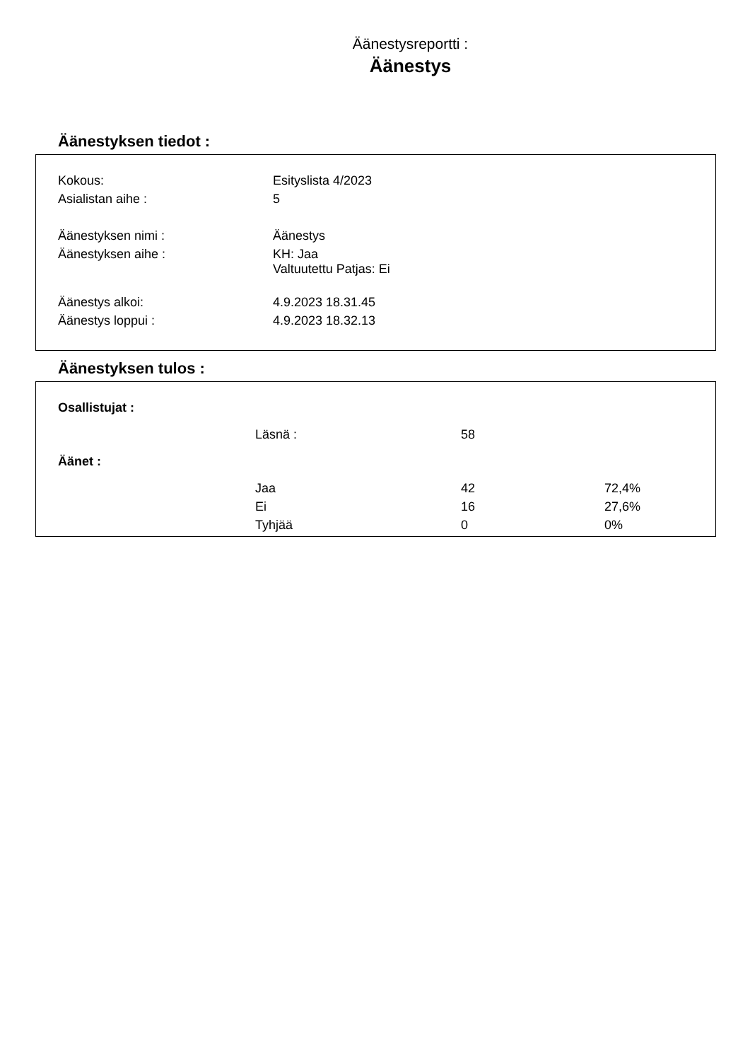Äänestysreportti :
Äänestys
Äänestyksen tiedot :
| Kokous: | Esityslista 4/2023 |
| Asialistan aihe : | 5 |
| Äänestyksen nimi : | Äänestys |
| Äänestyksen aihe : | KH: Jaa Valtuutettu Patjas: Ei |
| Äänestys alkoi: | 4.9.2023 18.31.45 |
| Äänestys loppui : | 4.9.2023 18.32.13 |
Äänestyksen tulos :
| Osallistujat : | | | |
| | Läsnä : | 58 | |
| Äänet : | | | |
| | Jaa | 42 | 72,4% |
| | Ei | 16 | 27,6% |
| | Tyhjää | 0 | 0% |